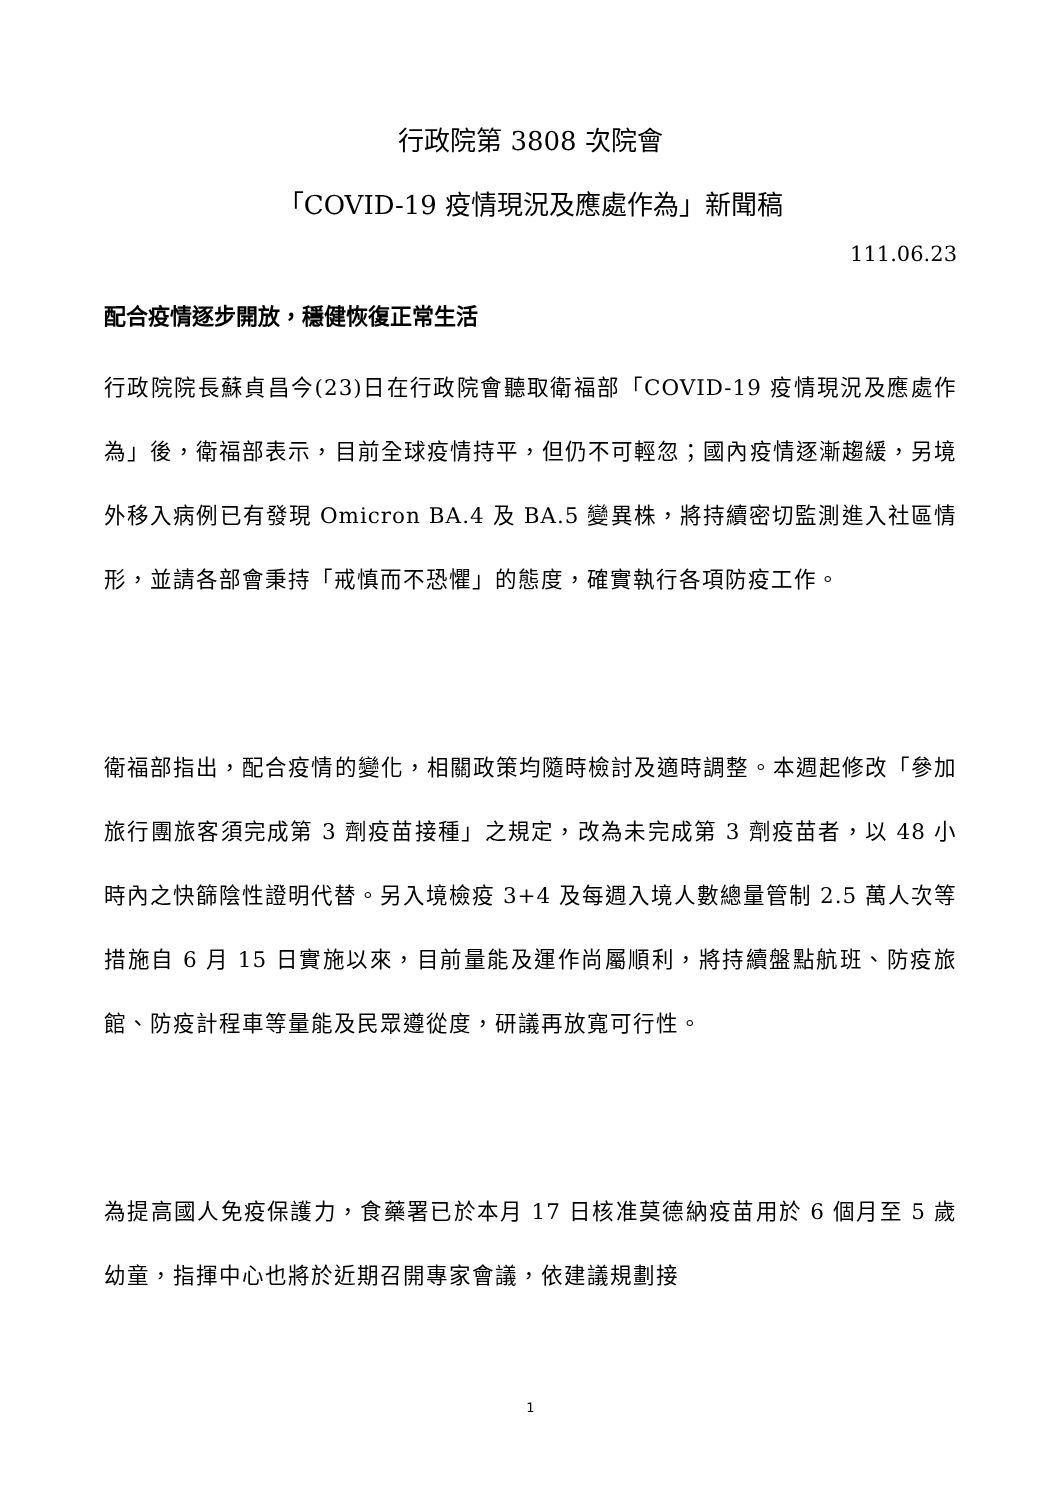行政院第 3808 次院會
「COVID-19 疫情現況及應處作為」新聞稿
111.06.23
配合疫情逐步開放，穩健恢復正常生活
行政院院長蘇貞昌今(23)日在行政院會聽取衛福部「COVID-19 疫情現況及應處作為」後，衛福部表示，目前全球疫情持平，但仍不可輕忽；國內疫情逐漸趨緩，另境外移入病例已有發現 Omicron BA.4 及 BA.5 變異株，將持續密切監測進入社區情形，並請各部會秉持「戒慎而不恐懼」的態度，確實執行各項防疫工作。
衛福部指出，配合疫情的變化，相關政策均隨時檢討及適時調整。本週起修改「參加旅行團旅客須完成第 3 劑疫苗接種」之規定，改為未完成第 3 劑疫苗者，以 48 小時內之快篩陰性證明代替。另入境檢疫 3+4 及每週入境人數總量管制 2.5 萬人次等措施自 6 月 15 日實施以來，目前量能及運作尚屬順利，將持續盤點航班、防疫旅館、防疫計程車等量能及民眾遵從度，研議再放寬可行性。
為提高國人免疫保護力，食藥署已於本月 17 日核准莫德納疫苗用於 6 個月至 5 歲幼童，指揮中心也將於近期召開專家會議，依建議規劃接
1